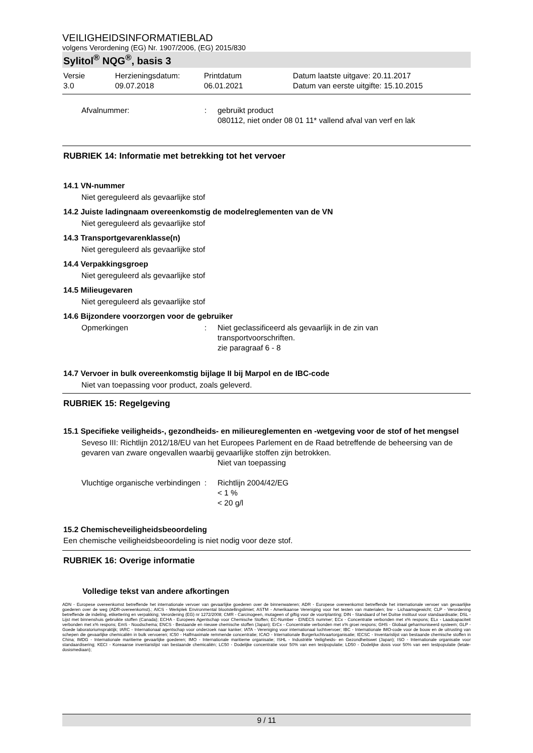VEILIGHEIDSINFORMATIEBLAD
volgens Verordening (EG) Nr. 1907/2006, (EG) 2015/830
Sylitol<sup>®</sup> NQG<sup>®</sup>, basis 3
Versie
3.0
Herzieningsdatum:
09.07.2018
Printdatum
06.01.2021
Datum laatste uitgave: 20.11.2017
Datum van eerste uitgifte: 15.10.2015
Afvalnummer: : gebruikt product
080112, niet onder 08 01 11* vallend afval van verf en lak
RUBRIEK 14: Informatie met betrekking tot het vervoer
14.1 VN-nummer
Niet gereguleerd als gevaarlijke stof
14.2 Juiste ladingnaam overeenkomstig de modelreglementen van de VN
Niet gereguleerd als gevaarlijke stof
14.3 Transportgevarenklasse(n)
Niet gereguleerd als gevaarlijke stof
14.4 Verpakkingsgroep
Niet gereguleerd als gevaarlijke stof
14.5 Milieugevaren
Niet gereguleerd als gevaarlijke stof
14.6 Bijzondere voorzorgen voor de gebruiker
Opmerkingen : Niet geclassificeerd als gevaarlijk in de zin van
transportvoorschriften.
zie paragraaf 6 - 8
14.7 Vervoer in bulk overeenkomstig bijlage II bij Marpol en de IBC-code
Niet van toepassing voor product, zoals geleverd.
RUBRIEK 15: Regelgeving
15.1 Specifieke veiligheids-, gezondheids- en milieureglementen en -wetgeving voor de stof of het mengsel
Seveso III: Richtlijn 2012/18/EU van het Europees Parlement en de Raad betreffende de beheersing van de gevaren van zware ongevallen waarbij gevaarlijke stoffen zijn betrokken.
Niet van toepassing
Vluchtige organische verbindingen
: Richtlijn 2004/42/EG
< 1 %
< 20 g/l
15.2 Chemischeveiligheidsbeoordeling
Een chemische veiligheidsbeoordeling is niet nodig voor deze stof.
RUBRIEK 16: Overige informatie
Volledige tekst van andere afkortingen
ADN - Europese overeenkomst betreffende het internationale vervoer van gevaarlijke goederen over de binnenwateren; ADR - Europese overeenkomst betreffende het internationale vervoer van gevaarlijke goederen over de weg (ADR-overeenkomst).; AICS - Werkplek Environmental blootstellingslimiet; ASTM - Amerikaanse Vereniging voor het testen van materialen; bw - Lichaamsgewicht; CLP - Verordening betreffende de indeling, etikettering en verpakking; Verordening (EG) nr 1272/2008; CMR - Carcinogeen, mutageen of giftig voor de voortplanting; DIN - Standaard of het Duitse instituut voor standaardisatie; DSL - Lijst met binnenshuis gebruikte stoffen (Canada); ECHA - Europees Agentschap voor Chemische Stoffen; EC-Number - EINECS nummer; ECx - Concentratie verbonden met x% respons; ELx - Laadcapaciteit verbonden met x% respons; EmS - Noodschema; ENCS - Bestaande en nieuwe chemische stoffen (Japan); ErCx - Concentratie verbonden met x% groei respons; GHS - Globaal geharmoniseerd systeem; GLP - Goede laboratoriumspraktijk; IARC - Internationaal agentschap voor onderzoek naar kanker; IATA - Vereniging voor internationaal luchtvervoer; IBC - Internationale IMO-code voor de bouw en de uitrusting van schepen die gevaarlijke chemicaliën in bulk vervoeren; IC50 - Halfmaximale remmende concentratie; ICAO - Internationale Burgerluchtvaartorganisatie; IECSC - Inventarislijst van bestaande chemische stoffen in China; IMDG - Internationale maritieme gevaarlijke goederen; IMO - Internationale maritieme organisatie; ISHL - Industriële Veiligheids- en Gezondheitswet (Japan); ISO - Internationale organisatie voor standaardisering; KECI - Koreaanse inventarislijst van bestaande chemicaliën; LC50 - Dodelijke concentratie voor 50% van een testpopulatie; LD50 - Dodelijke dosis voor 50% van een testpopulatie (letale-dosismediaan);
9 / 11